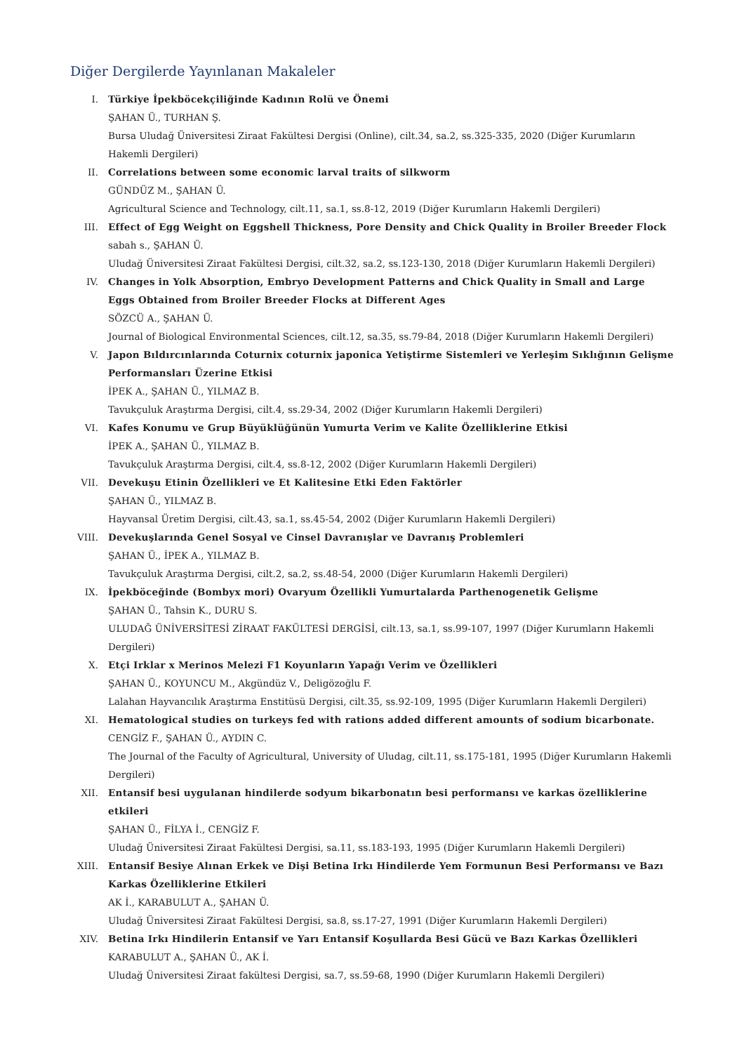Diğer Dergilerde Yayınlanan Makaleler
I. Türkiye İpekböcekçiliğinde Kadının Rolü ve Önemi
ŞAHAN Ü., TURHAN Ş.
Bursa Uludağ Üniversitesi Ziraat Fakültesi Dergisi (Online), cilt.34, sa.2, ss.325-335, 2020 (Diğer Kurumların Hakemli Dergileri)
II. Correlations between some economic larval traits of silkworm
GÜNDÜZ M., ŞAHAN Ü.
Agricultural Science and Technology, cilt.11, sa.1, ss.8-12, 2019 (Diğer Kurumların Hakemli Dergileri)
III. Effect of Egg Weight on Eggshell Thickness, Pore Density and Chick Quality in Broiler Breeder Flock
sabah s., ŞAHAN Ü.
Uludağ Üniversitesi Ziraat Fakültesi Dergisi, cilt.32, sa.2, ss.123-130, 2018 (Diğer Kurumların Hakemli Dergileri)
IV. Changes in Yolk Absorption, Embryo Development Patterns and Chick Quality in Small and Large Eggs Obtained from Broiler Breeder Flocks at Different Ages
SÖZCÜ A., ŞAHAN Ü.
Journal of Biological Environmental Sciences, cilt.12, sa.35, ss.79-84, 2018 (Diğer Kurumların Hakemli Dergileri)
V. Japon Bıldırcınlarında Coturnix coturnix japonica Yetiştirme Sistemleri ve Yerleşim Sıklığının Gelişme Performansları Üzerine Etkisi
İPEK A., ŞAHAN Ü., YILMAZ B.
Tavukçuluk Araştırma Dergisi, cilt.4, ss.29-34, 2002 (Diğer Kurumların Hakemli Dergileri)
VI. Kafes Konumu ve Grup Büyüklüğünün Yumurta Verim ve Kalite Özelliklerine Etkisi
İPEK A., ŞAHAN Ü., YILMAZ B.
Tavukçuluk Araştırma Dergisi, cilt.4, ss.8-12, 2002 (Diğer Kurumların Hakemli Dergileri)
VII. Devekuşu Etinin Özellikleri ve Et Kalitesine Etki Eden Faktörler
ŞAHAN Ü., YILMAZ B.
Hayvansal Üretim Dergisi, cilt.43, sa.1, ss.45-54, 2002 (Diğer Kurumların Hakemli Dergileri)
VIII.
Devekuşlarında Genel Sosyal ve Cinsel Davranışlar ve Davranış Problemleri
ŞAHAN Ü., İPEK A., YILMAZ B.
Tavukçuluk Araştırma Dergisi, cilt.2, sa.2, ss.48-54, 2000 (Diğer Kurumların Hakemli Dergileri)
IX. İpekböceğinde (Bombyx mori) Ovaryum Özellikli Yumurtalarda Parthenogenetik Gelişme
ŞAHAN Ü., Tahsin K., DURU S.
ULUDAĞ ÜNİVERSİTESİ ZİRAAT FAKÜLTESİ DERGİSİ, cilt.13, sa.1, ss.99-107, 1997 (Diğer Kurumların Hakemli Dergileri)
X. Etçi Irklar x Merinos Melezi F1 Koyunların Yapağı Verim ve Özellikleri
ŞAHAN Ü., KOYUNCU M., Akgündüz V., Deligözoğlu F.
Lalahan Hayvancılık Araştırma Enstitüsü Dergisi, cilt.35, ss.92-109, 1995 (Diğer Kurumların Hakemli Dergileri)
XI. Hematological studies on turkeys fed with rations added different amounts of sodium bicarbonate.
CENGİZ F., ŞAHAN Ü., AYDIN C.
The Journal of the Faculty of Agricultural, University of Uludag, cilt.11, ss.175-181, 1995 (Diğer Kurumların Hakemli Dergileri)
XII. Entansif besi uygulanan hindilerde sodyum bikarbonatın besi performansı ve karkas özelliklerine etkileri
ŞAHAN Ü., FİLYA İ., CENGİZ F.
Uludağ Üniversitesi Ziraat Fakültesi Dergisi, sa.11, ss.183-193, 1995 (Diğer Kurumların Hakemli Dergileri)
XIII.
Entansif Besiye Alınan Erkek ve Dişi Betina Irkı Hindilerde Yem Formunun Besi Performansı ve Bazı Karkas Özelliklerine Etkileri
AK İ., KARABULUT A., ŞAHAN Ü.
Uludağ Üniversitesi Ziraat Fakültesi Dergisi, sa.8, ss.17-27, 1991 (Diğer Kurumların Hakemli Dergileri)
XIV. Betina Irkı Hindilerin Entansif ve Yarı Entansif Koşullarda Besi Gücü ve Bazı Karkas Özellikleri
KARABULUT A., ŞAHAN Ü., AK İ.
Uludağ Üniversitesi Ziraat fakültesi Dergisi, sa.7, ss.59-68, 1990 (Diğer Kurumların Hakemli Dergileri)